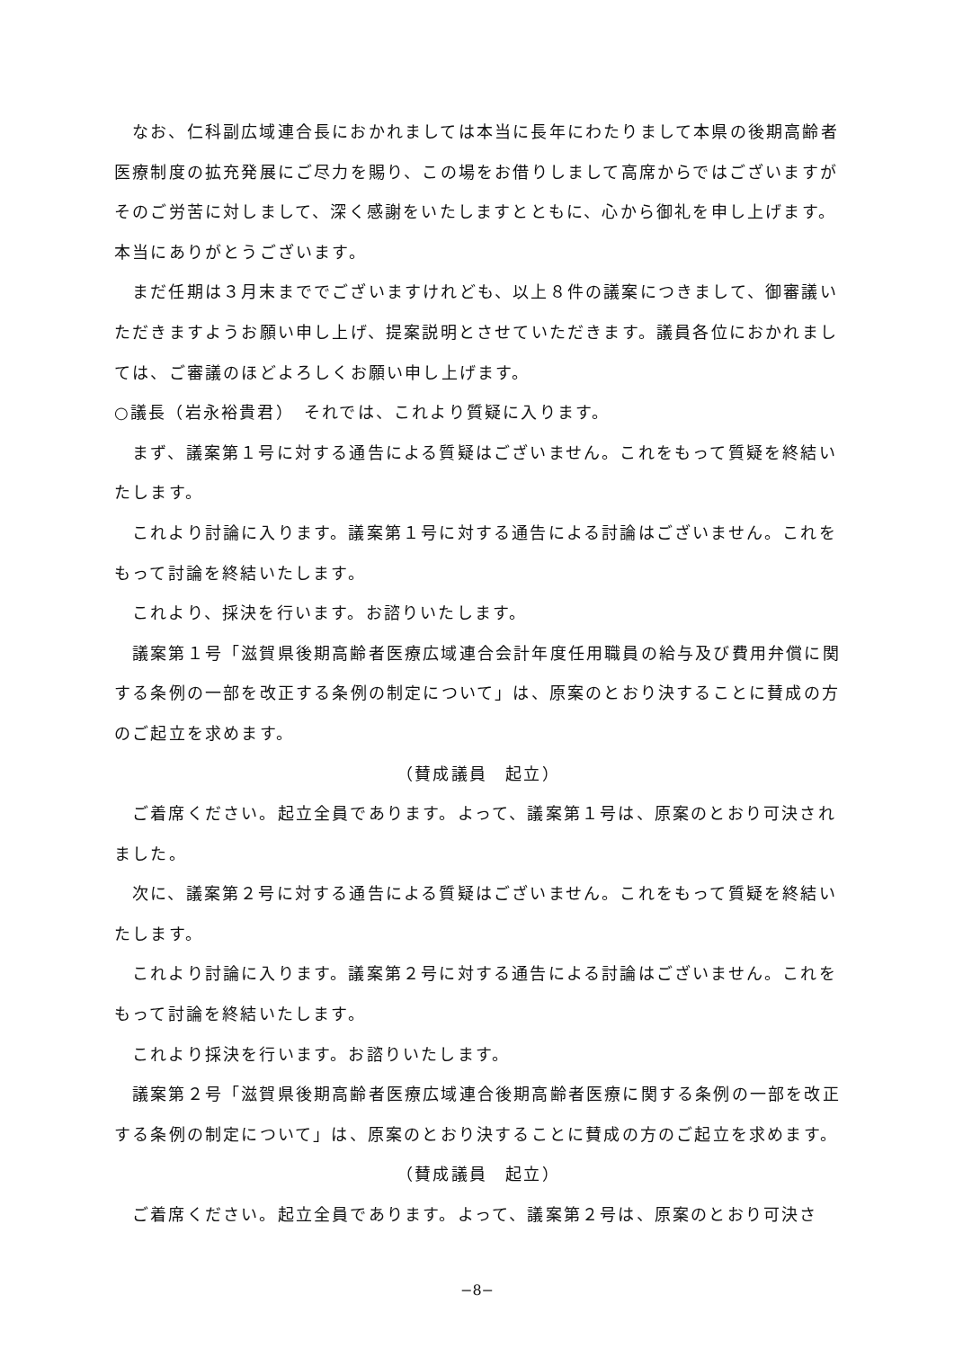なお、仁科副広域連合長におかれましては本当に長年にわたりまして本県の後期高齢者医療制度の拡充発展にご尽力を賜り、この場をお借りしまして高席からではございますがそのご労苦に対しまして、深く感謝をいたしますとともに、心から御礼を申し上げます。本当にありがとうございます。
まだ任期は３月末まででございますけれども、以上８件の議案につきまして、御審議いただきますようお願い申し上げ、提案説明とさせていただきます。議員各位におかれましては、ご審議のほどよろしくお願い申し上げます。
○議長（岩永裕貴君）　それでは、これより質疑に入ります。
まず、議案第１号に対する通告による質疑はございません。これをもって質疑を終結いたします。
これより討論に入ります。議案第１号に対する通告による討論はございません。これをもって討論を終結いたします。
これより、採決を行います。お諮りいたします。
議案第１号「滋賀県後期高齢者医療広域連合会計年度任用職員の給与及び費用弁償に関する条例の一部を改正する条例の制定について」は、原案のとおり決することに賛成の方のご起立を求めます。
（賛成議員　起立）
ご着席ください。起立全員であります。よって、議案第１号は、原案のとおり可決されました。
次に、議案第２号に対する通告による質疑はございません。これをもって質疑を終結いたします。
これより討論に入ります。議案第２号に対する通告による討論はございません。これをもって討論を終結いたします。
これより採決を行います。お諮りいたします。
議案第２号「滋賀県後期高齢者医療広域連合後期高齢者医療に関する条例の一部を改正する条例の制定について」は、原案のとおり決することに賛成の方のご起立を求めます。
（賛成議員　起立）
ご着席ください。起立全員であります。よって、議案第２号は、原案のとおり可決さ
−8−